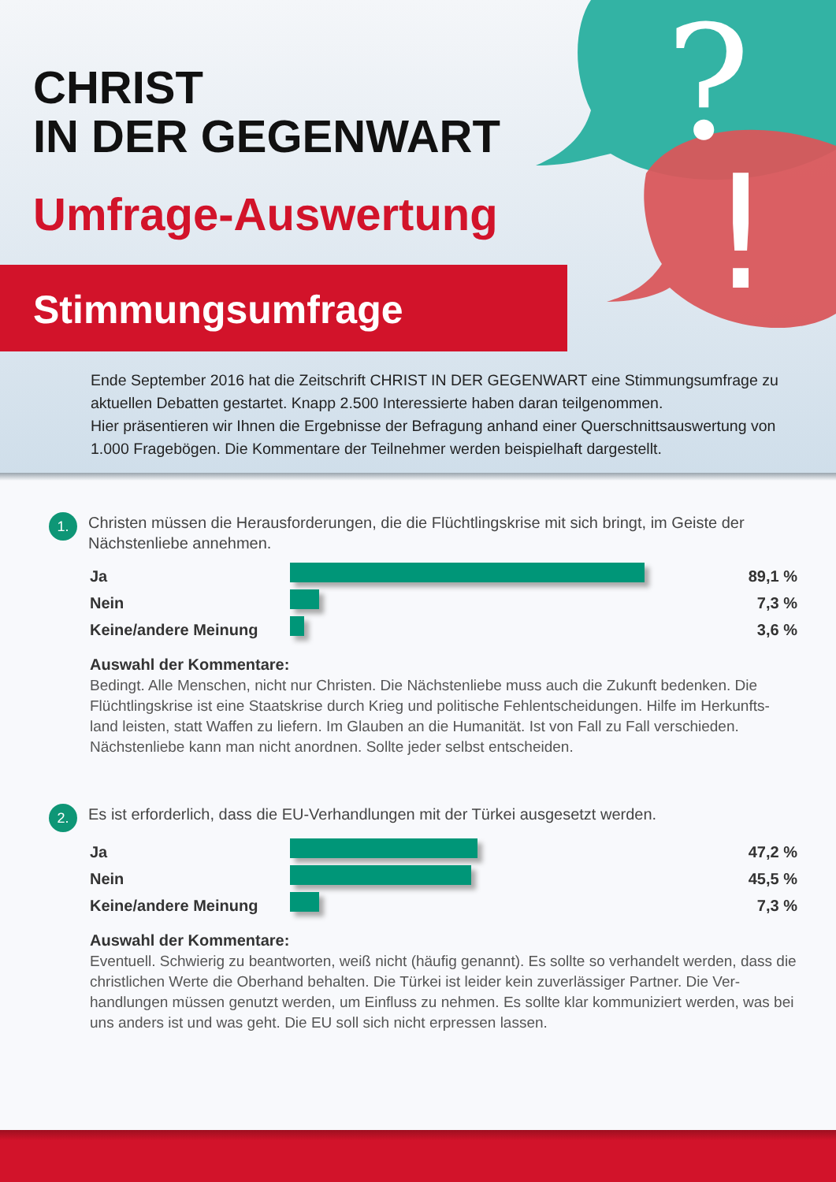?
!
CHRIST
IN DER GEGENWART
Umfrage-Auswertung
Stimmungsumfrage
Ende September 2016 hat die Zeitschrift CHRIST IN DER GEGENWART eine Stimmungsumfrage zu aktuellen Debatten gestartet. Knapp 2.500 Interessierte haben daran teilgenommen.
Hier präsentieren wir Ihnen die Ergebnisse der Befragung anhand einer Querschnittsauswertung von 1.000 Fragebögen. Die Kommentare der Teilnehmer werden beispielhaft dargestellt.
1. Christen müssen die Herausforderungen, die die Flüchtlingskrise mit sich bringt, im Geiste der Nächstenliebe annehmen.
Ja 89,1 %
Nein 7,3 %
Keine/andere Meinung 3,6 %
Auswahl der Kommentare:
Bedingt. Alle Menschen, nicht nur Christen. Die Nächstenliebe muss auch die Zukunft bedenken. Die Flüchtlingskrise ist eine Staatskrise durch Krieg und politische Fehlentscheidungen. Hilfe im Herkunfts-land leisten, statt Waffen zu liefern. Im Glauben an die Humanität. Ist von Fall zu Fall verschieden. Nächstenliebe kann man nicht anordnen. Sollte jeder selbst entscheiden.
2. Es ist erforderlich, dass die EU-Verhandlungen mit der Türkei ausgesetzt werden.
Ja 47,2 %
Nein 45,5 %
Keine/andere Meinung 7,3 %
Auswahl der Kommentare:
Eventuell. Schwierig zu beantworten, weiß nicht (häufig genannt). Es sollte so verhandelt werden, dass die christlichen Werte die Oberhand behalten. Die Türkei ist leider kein zuverlässiger Partner. Die Ver-handlungen müssen genutzt werden, um Einfluss zu nehmen. Es sollte klar kommuniziert werden, was bei uns anders ist und was geht. Die EU soll sich nicht erpressen lassen.